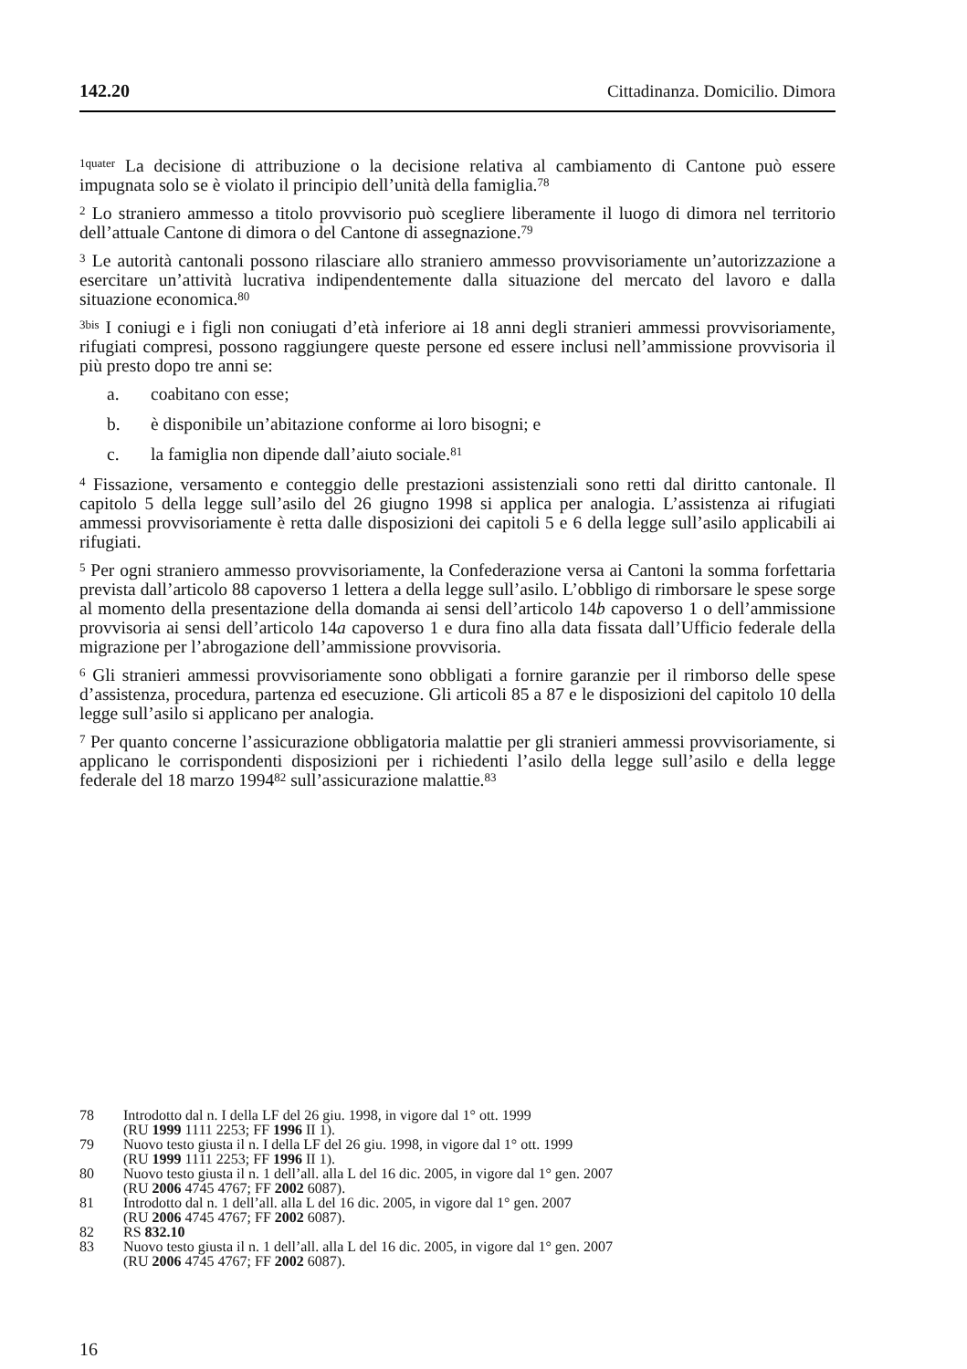142.20 Cittadinanza. Domicilio. Dimora
<sup>1quater</sup> La decisione di attribuzione o la decisione relativa al cambiamento di Cantone può essere impugnata solo se è violato il principio dell’unità della famiglia.<sup>78</sup>
<sup>2</sup> Lo straniero ammesso a titolo provvisorio può scegliere liberamente il luogo di dimora nel territorio dell’attuale Cantone di dimora o del Cantone di assegnazione.<sup>79</sup>
<sup>3</sup> Le autorità cantonali possono rilasciare allo straniero ammesso provvisoriamente un’autorizzazione a esercitare un’attività lucrativa indipendentemente dalla situazione del mercato del lavoro e dalla situazione economica.<sup>80</sup>
<sup>3bis</sup> I coniugi e i figli non coniugati d’età inferiore ai 18 anni degli stranieri ammessi provvisoriamente, rifugiati compresi, possono raggiungere queste persone ed essere inclusi nell’ammissione provvisoria il più presto dopo tre anni se:
a. coabitano con esse;
b. è disponibile un’abitazione conforme ai loro bisogni; e
c. la famiglia non dipende dall’aiuto sociale.<sup>81</sup>
<sup>4</sup> Fissazione, versamento e conteggio delle prestazioni assistenziali sono retti dal diritto cantonale. Il capitolo 5 della legge sull’asilo del 26 giugno 1998 si applica per analogia. L’assistenza ai rifugiati ammessi provvisoriamente è retta dalle disposizioni dei capitoli 5 e 6 della legge sull’asilo applicabili ai rifugiati.
<sup>5</sup> Per ogni straniero ammesso provvisoriamente, la Confederazione versa ai Cantoni la somma forfettaria prevista dall’articolo 88 capoverso 1 lettera a della legge sull’asilo. L’obbligo di rimborsare le spese sorge al momento della presentazione della domanda ai sensi dell’articolo 14b capoverso 1 o dell’ammissione provvisoria ai sensi dell’articolo 14a capoverso 1 e dura fino alla data fissata dall’Ufficio federale della migrazione per l’abrogazione dell’ammissione provvisoria.
<sup>6</sup> Gli stranieri ammessi provvisoriamente sono obbligati a fornire garanzie per il rimborso delle spese d’assistenza, procedura, partenza ed esecuzione. Gli articoli 85 a 87 e le disposizioni del capitolo 10 della legge sull’asilo si applicano per analogia.
<sup>7</sup> Per quanto concerne l’assicurazione obbligatoria malattie per gli stranieri ammessi provvisoriamente, si applicano le corrispondenti disposizioni per i richiedenti l’asilo della legge sull’asilo e della legge federale del 18 marzo 1994<sup>82</sup> sull’assicurazione malattie.<sup>83</sup>
78 Introdotto dal n. I della LF del 26 giu. 1998, in vigore dal 1° ott. 1999
(RU 1999 1111 2253; FF 1996 II 1).
79 Nuovo testo giusta il n. I della LF del 26 giu. 1998, in vigore dal 1° ott. 1999
(RU 1999 1111 2253; FF 1996 II 1).
80 Nuovo testo giusta il n. 1 dell’all. alla L del 16 dic. 2005, in vigore dal 1° gen. 2007
(RU 2006 4745 4767; FF 2002 6087).
81 Introdotto dal n. 1 dell’all. alla L del 16 dic. 2005, in vigore dal 1° gen. 2007
(RU 2006 4745 4767; FF 2002 6087).
82 RS 832.10
83 Nuovo testo giusta il n. 1 dell’all. alla L del 16 dic. 2005, in vigore dal 1° gen. 2007
(RU 2006 4745 4767; FF 2002 6087).
16